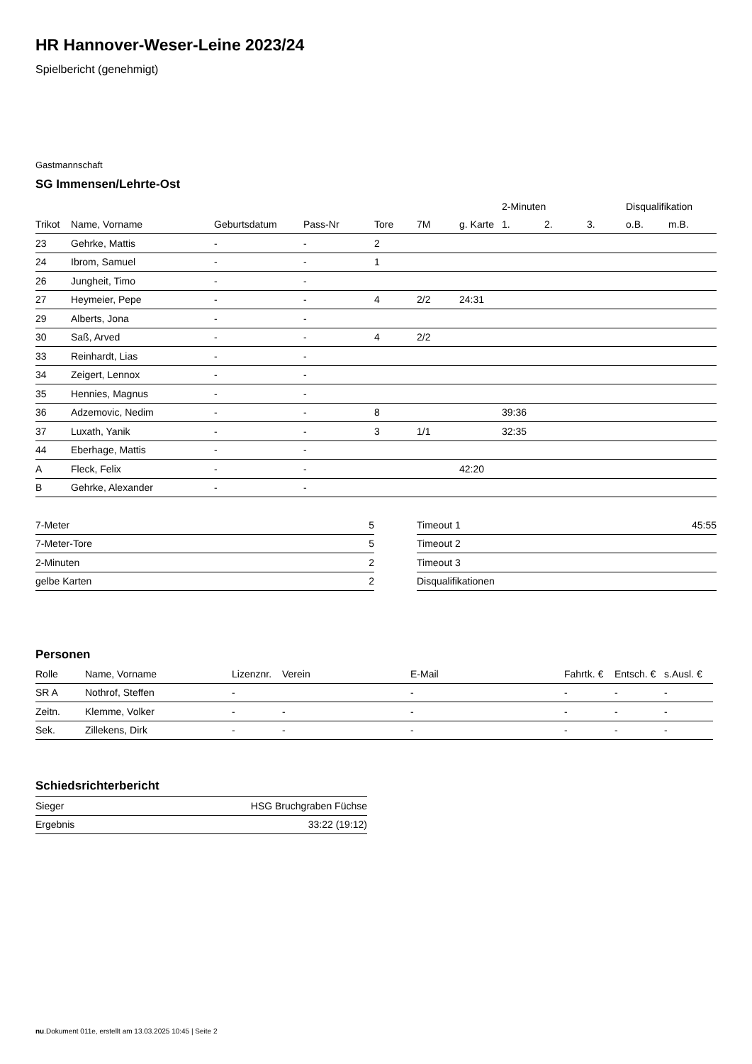HR Hannover-Weser-Leine 2023/24
Spielbericht (genehmigt)
Gastmannschaft
SG Immensen/Lehrte-Ost
| | | | | | | | 2-Minuten | | | Disqualifikation | |
| --- | --- | --- | --- | --- | --- | --- | --- | --- | --- | --- | --- |
| Trikot | Name, Vorname | Geburtsdatum | Pass-Nr | Tore | 7M | g. Karte | 1. | 2. | 3. | o.B. | m.B. |
| 23 | Gehrke, Mattis | - | - | 2 | | | | | | | |
| 24 | Ibrom, Samuel | - | - | 1 | | | | | | | |
| 26 | Jungheit, Timo | - | - | | | | | | | | |
| 27 | Heymeier, Pepe | - | - | 4 | 2/2 | 24:31 | | | | | |
| 29 | Alberts, Jona | - | - | | | | | | | | |
| 30 | Saß, Arved | - | - | 4 | 2/2 | | | | | | |
| 33 | Reinhardt, Lias | - | - | | | | | | | | |
| 34 | Zeigert, Lennox | - | - | | | | | | | | |
| 35 | Hennies, Magnus | - | - | | | | | | | | |
| 36 | Adzemovic, Nedim | - | - | 8 | | | 39:36 | | | | |
| 37 | Luxath, Yanik | - | - | 3 | 1/1 | | 32:35 | | | | |
| 44 | Eberhage, Mattis | - | - | | | | | | | | |
| A | Fleck, Felix | - | - | | | 42:20 | | | | | |
| B | Gehrke, Alexander | - | - | | | | | | | | |
| 7-Meter | 5 |
| 7-Meter-Tore | 5 |
| 2-Minuten | 2 |
| gelbe Karten | 2 |
| Timeout 1 | 45:55 |
| Timeout 2 | |
| Timeout 3 | |
| Disqualifikationen | |
Personen
| Rolle | Name, Vorname | Lizenznr. | Verein | E-Mail | Fahrtk. € | Entsch. € | s.Ausl. € |
| --- | --- | --- | --- | --- | --- | --- | --- |
| SR A | Nothrof, Steffen | - | | - | - | - | - |
| Zeitn. | Klemme, Volker | - | - | - | - | - | - |
| Sek. | Zillekens, Dirk | - | - | - | - | - | - |
Schiedsrichterbericht
| Sieger | HSG Bruchgraben Füchse |
| Ergebnis | 33:22 (19:12) |
nu.Dokument 011e, erstellt am 13.03.2025 10:45 | Seite 2